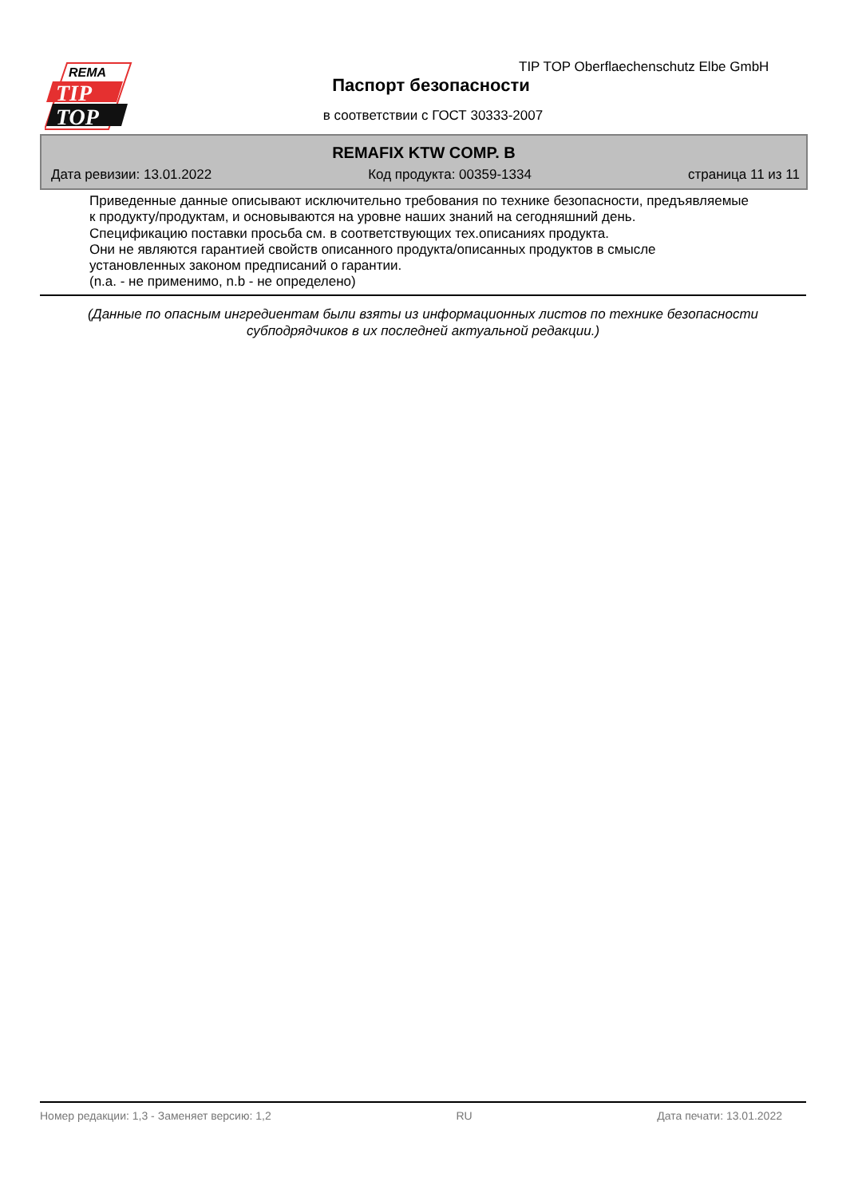REMA
TIP
TOP
TIP TOP Oberflaechenschutz Elbe GmbH
Паспорт безопасности
в соответствии с ГОСТ 30333-2007
REMAFIX KTW COMP. B
Дата ревизии: 13.01.2022 Код продукта: 00359-1334 страница 11 из 11
Приведенные данные описывают исключительно требования по технике безопасности, предъявляемые
к продукту/продуктам, и основываются на уровне наших знаний на сегодняшний день.
Спецификацию поставки просьба см. в соответствующих тех.описаниях продукта.
Они не являются гарантией свойств описанного продукта/описанных продуктов в смысле
установленных законом предписаний о гарантии.
(n.a. - не применимо, n.b - не определено)
(Данные по опасным ингредиентам были взяты из информационных листов по технике безопасности
субподрядчиков в их последней актуальной редакции.)
Номер редакции: 1,3 - Заменяет версию: 1,2 RU Дата печати: 13.01.2022